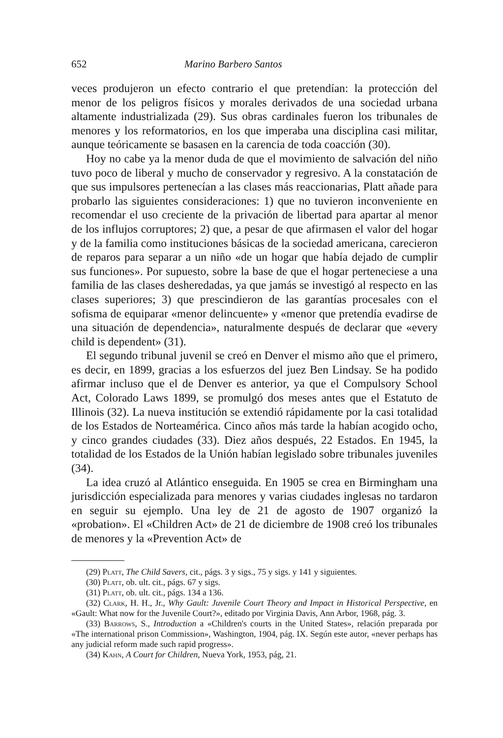652 Marino Barbero Santos
veces produjeron un efecto contrario el que pretendían: la protección del menor de los peligros físicos y morales derivados de una sociedad urbana altamente industrializada (29). Sus obras cardinales fueron los tribunales de menores y los reformatorios, en los que imperaba una disciplina casi militar, aunque teóricamente se basasen en la carencia de toda coacción (30).
Hoy no cabe ya la menor duda de que el movimiento de salvación del niño tuvo poco de liberal y mucho de conservador y regresivo. A la constatación de que sus impulsores pertenecían a las clases más reaccionarias, Platt añade para probarlo las siguientes consideraciones: 1) que no tuvieron inconveniente en recomendar el uso creciente de la privación de libertad para apartar al menor de los influjos corruptores; 2) que, a pesar de que afirmasen el valor del hogar y de la familia como instituciones básicas de la sociedad americana, carecieron de reparos para separar a un niño «de un hogar que había dejado de cumplir sus funciones». Por supuesto, sobre la base de que el hogar perteneciese a una familia de las clases desheredadas, ya que jamás se investigó al respecto en las clases superiores; 3) que prescindieron de las garantías procesales con el sofisma de equiparar «menor delincuente» y «menor que pretendía evadirse de una situación de dependencia», naturalmente después de declarar que «every child is dependent» (31).
El segundo tribunal juvenil se creó en Denver el mismo año que el primero, es decir, en 1899, gracias a los esfuerzos del juez Ben Lindsay. Se ha podido afirmar incluso que el de Denver es anterior, ya que el Compulsory School Act, Colorado Laws 1899, se promulgó dos meses antes que el Estatuto de Illinois (32). La nueva institución se extendió rápidamente por la casi totalidad de los Estados de Norteamérica. Cinco años más tarde la habían acogido ocho, y cinco grandes ciudades (33). Diez años después, 22 Estados. En 1945, la totalidad de los Estados de la Unión habían legislado sobre tribunales juveniles (34).
La idea cruzó al Atlántico enseguida. En 1905 se crea en Birmingham una jurisdicción especializada para menores y varias ciudades inglesas no tardaron en seguir su ejemplo. Una ley de 21 de agosto de 1907 organizó la «probation». El «Children Act» de 21 de diciembre de 1908 creó los tribunales de menores y la «Prevention Act» de
(29) Platt, The Child Savers, cit., págs. 3 y sigs., 75 y sigs. y 141 y siguientes.
(30) Platt, ob. ult. cit., págs. 67 y sigs.
(31) Platt, ob. ult. cit., págs. 134 a 136.
(32) Clark, H. H., Jr., Why Gault: Juvenile Court Theory and Impact in Historical Perspective, en «Gault: What now for the Juvenile Court?», editado por Virginia Davis, Ann Arbor, 1968, pág. 3.
(33) Barrows, S., Introduction a «Children's courts in the United States», relación preparada por «The international prison Commission», Washington, 1904, pág. IX. Según este autor, «never perhaps has any judicial reform made such rapid progress».
(34) Kahn, A Court for Children, Nueva York, 1953, pág, 21.